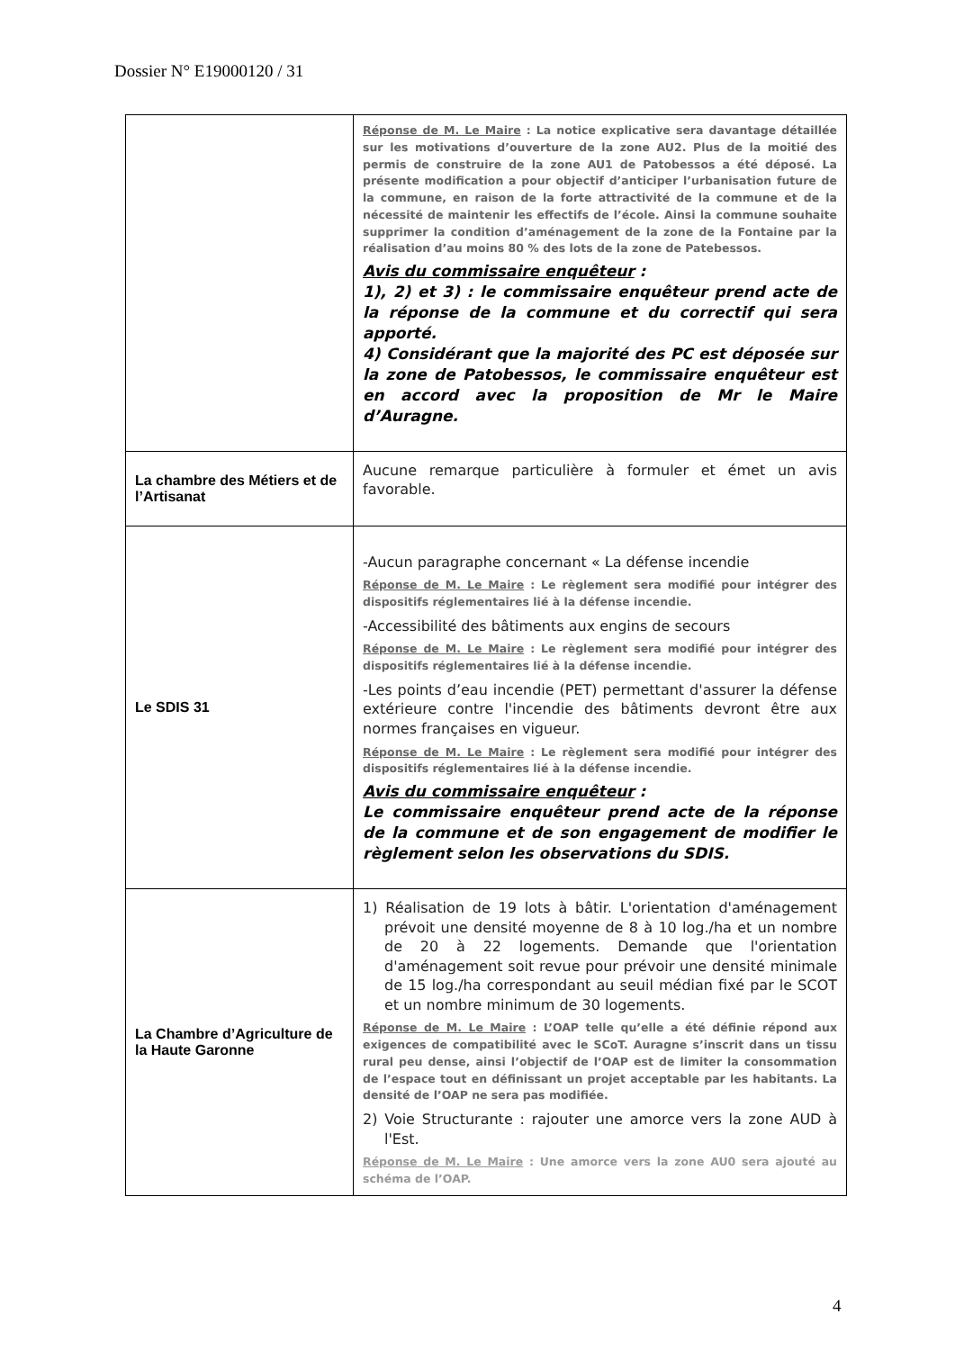Dossier N° E19000120 / 31
| | Réponse de M. Le Maire : La notice explicative sera davantage détaillée sur les motivations d’ouverture de la zone AU2. Plus de la moitié des permis de construire de la zone AU1 de Patobessos a été déposé. La présente modification a pour objectif d’anticiper l’urbanisation future de la commune, en raison de la forte attractivité de la commune et de la nécessité de maintenir les effectifs de l’école. Ainsi la commune souhaite supprimer la condition d’aménagement de la zone de la Fontaine par la réalisation d’au moins 80 % des lots de la zone de Patebessos. Avis du commissaire enquêteur : 1), 2) et 3) : le commissaire enquêteur prend acte de la réponse de la commune et du correctif qui sera apporté. 4) Considérant que la majorité des PC est déposée sur la zone de Patobessos, le commissaire enquêteur est en accord avec la proposition de Mr le Maire d’Auragne. |
| La chambre des Métiers et de l’Artisanat | Aucune remarque particulière à formuler et émet un avis favorable. |
| Le SDIS 31 | -Aucun paragraphe concernant « La défense incendie Réponse de M. Le Maire : Le règlement sera modifié pour intégrer des dispositifs réglementaires lié à la défense incendie. -Accessibilité des bâtiments aux engins de secours Réponse de M. Le Maire : Le règlement sera modifié pour intégrer des dispositifs réglementaires lié à la défense incendie. -Les points d’eau incendie (PET) permettant d'assurer la défense extérieure contre l'incendie des bâtiments devront être aux normes françaises en vigueur. Réponse de M. Le Maire : Le règlement sera modifié pour intégrer des dispositifs réglementaires lié à la défense incendie. Avis du commissaire enquêteur : Le commissaire enquêteur prend acte de la réponse de la commune et de son engagement de modifier le règlement selon les observations du SDIS. |
| La Chambre d’Agriculture de la Haute Garonne | 1) Réalisation de 19 lots à bâtir. L'orientation d'aménagement prévoit une densité moyenne de 8 à 10 log./ha et un nombre de 20 à 22 logements. Demande que l'orientation d'aménagement soit revue pour prévoir une densité minimale de 15 log./ha correspondant au seuil médian fixé par le SCOT et un nombre minimum de 30 logements. Réponse de M. Le Maire : L’OAP telle qu’elle a été définie répond aux exigences de compatibilité avec le SCoT. Auragne s’inscrit dans un tissu rural peu dense, ainsi l’objectif de l’OAP est de limiter la consommation de l’espace tout en définissant un projet acceptable par les habitants. La densité de l’OAP ne sera pas modifiée. 2) Voie Structurante : rajouter une amorce vers la zone AUD à l'Est. Réponse de M. Le Maire : Une amorce vers la zone AU0 sera ajouté au schéma de l’OAP. |
4